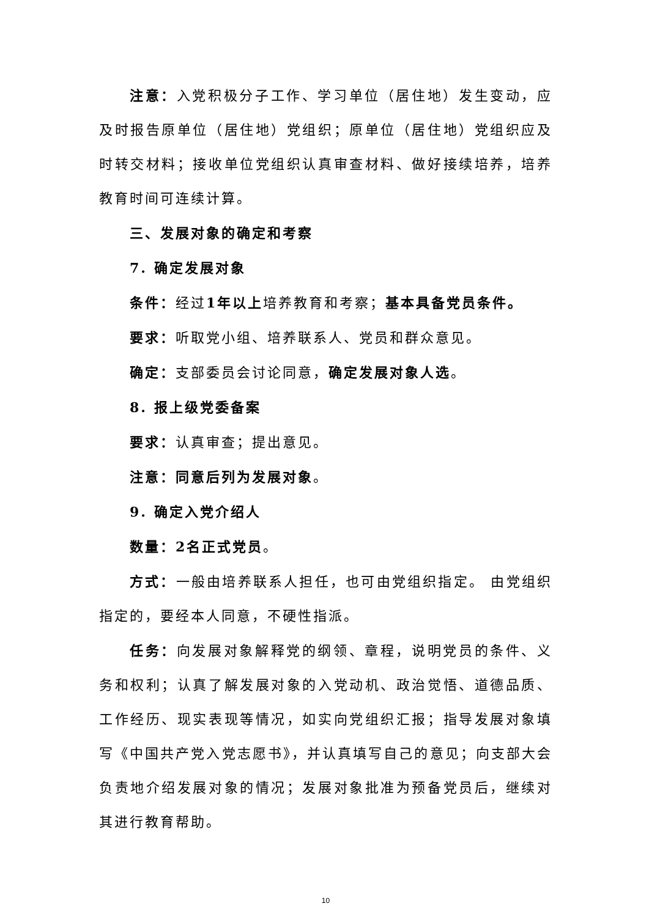注意：入党积极分子工作、学习单位（居住地）发生变动，应及时报告原单位（居住地）党组织；原单位（居住地）党组织应及时转交材料；接收单位党组织认真审查材料、做好接续培养，培养教育时间可连续计算。
三、发展对象的确定和考察
7. 确定发展对象
条件：经过1年以上培养教育和考察；基本具备党员条件。
要求：听取党小组、培养联系人、党员和群众意见。
确定：支部委员会讨论同意，确定发展对象人选。
8. 报上级党委备案
要求：认真审查；提出意见。
注意：同意后列为发展对象。
9. 确定入党介绍人
数量：2名正式党员。
方式：一般由培养联系人担任，也可由党组织指定。 由党组织指定的，要经本人同意，不硬性指派。
任务：向发展对象解释党的纲领、章程，说明党员的条件、义务和权利；认真了解发展对象的入党动机、政治觉悟、道德品质、工作经历、现实表现等情况，如实向党组织汇报；指导发展对象填写《中国共产党入党志愿书》，并认真填写自己的意见；向支部大会负责地介绍发展对象的情况；发展对象批准为预备党员后，继续对其进行教育帮助。
10